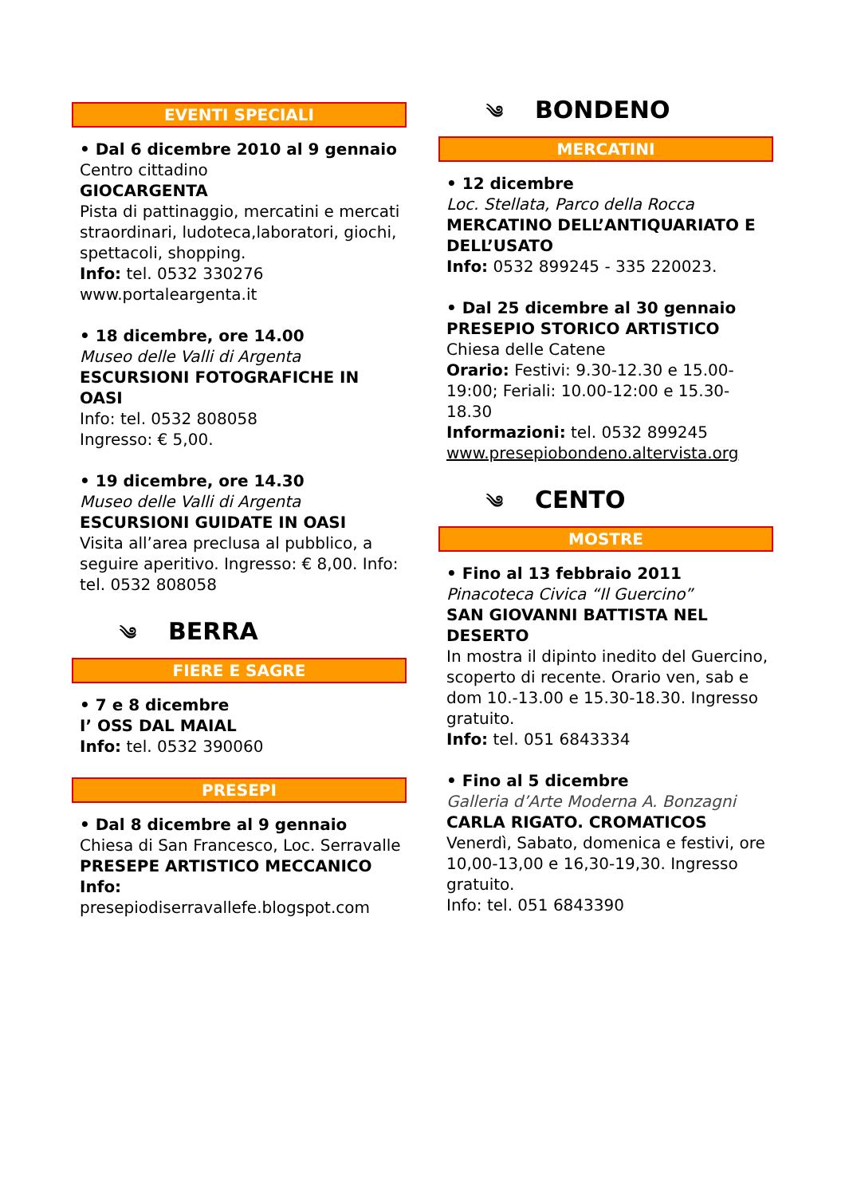EVENTI SPECIALI
• Dal 6 dicembre 2010 al 9 gennaio Centro cittadino
GIOCARGENTA
Pista di pattinaggio, mercatini e mercati straordinari, ludoteca,laboratori, giochi, spettacoli, shopping.
Info: tel. 0532 330276
www.portaleargenta.it
• 18 dicembre, ore 14.00
Museo delle Valli di Argenta
ESCURSIONI FOTOGRAFICHE IN OASI
Info: tel. 0532 808058
Ingresso: € 5,00.
• 19 dicembre, ore 14.30
Museo delle Valli di Argenta
ESCURSIONI GUIDATE IN OASI
Visita all’area preclusa al pubblico, a seguire aperitivo. Ingresso: € 8,00. Info: tel. 0532 808058
༄ BERRA
FIERE E SAGRE
• 7 e 8 dicembre
I’ OSS DAL MAIAL
Info: tel. 0532 390060
PRESEPI
• Dal 8 dicembre al 9 gennaio
Chiesa di San Francesco, Loc. Serravalle
PRESEPE ARTISTICO MECCANICO
Info:
presepiodiserravallefe.blogspot.com
༄ BONDENO
MERCATINI
• 12 dicembre
Loc. Stellata, Parco della Rocca
MERCATINO DELL’ANTIQUARIATO E DELL’USATO
Info: 0532 899245 - 335 220023.
• Dal 25 dicembre al 30 gennaio
PRESEPIO STORICO ARTISTICO
Chiesa delle Catene
Orario: Festivi: 9.30-12.30 e 15.00-19:00; Feriali: 10.00-12:00 e 15.30-18.30
Informazioni: tel. 0532 899245
www.presepiobondeno.altervista.org
༄ CENTO
MOSTRE
• Fino al 13 febbraio 2011
Pinacoteca Civica “Il Guercino”
SAN GIOVANNI BATTISTA NEL DESERTO
In mostra il dipinto inedito del Guercino, scoperto di recente. Orario ven, sab e dom 10.-13.00 e 15.30-18.30. Ingresso gratuito.
Info: tel. 051 6843334
• Fino al 5 dicembre
Galleria d’Arte Moderna A. Bonzagni
CARLA RIGATO. CROMATICOS
Venerdì, Sabato, domenica e festivi, ore 10,00-13,00 e 16,30-19,30. Ingresso gratuito.
Info: tel. 051 6843390